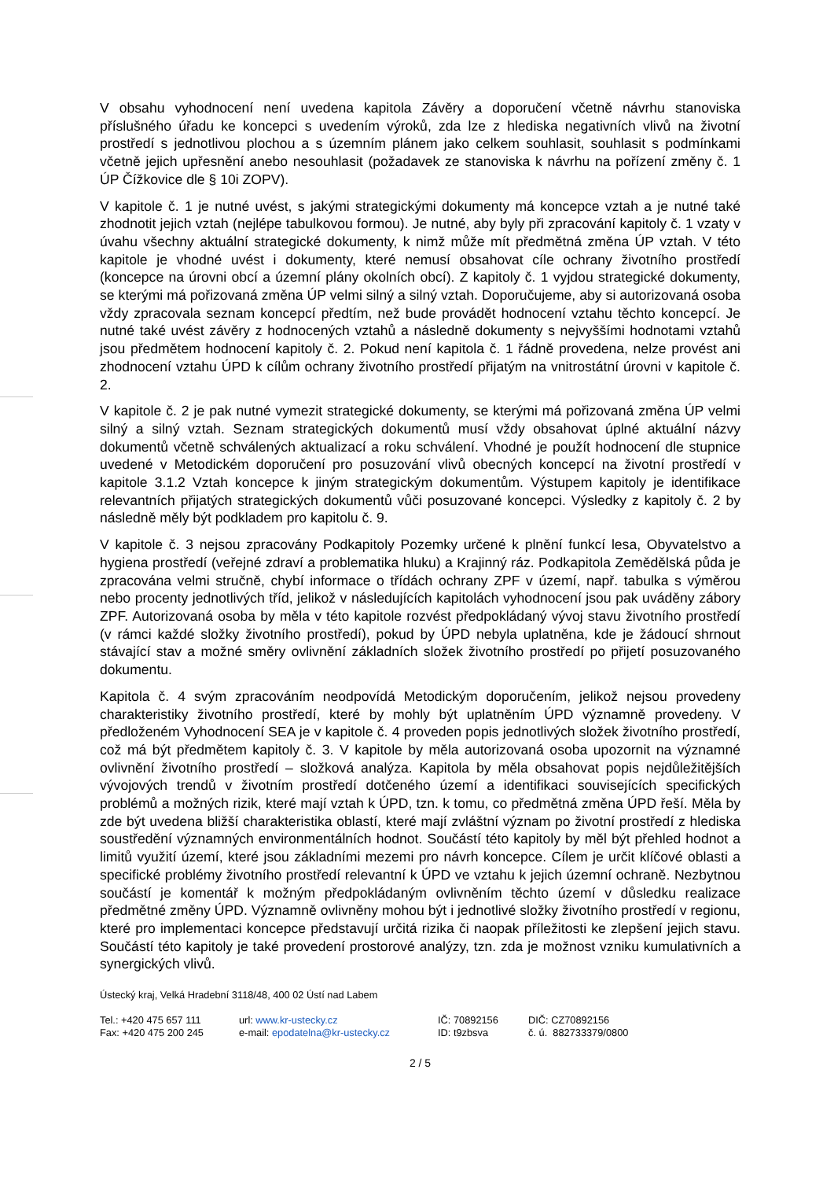V obsahu vyhodnocení není uvedena kapitola Závěry a doporučení včetně návrhu stanoviska příslušného úřadu ke koncepci s uvedením výroků, zda lze z hlediska negativních vlivů na životní prostředí s jednotlivou plochou a s územním plánem jako celkem souhlasit, souhlasit s podmínkami včetně jejich upřesnění anebo nesouhlasit (požadavek ze stanoviska k návrhu na pořízení změny č. 1 ÚP Čížkovice dle § 10i ZOPV).
V kapitole č. 1 je nutné uvést, s jakými strategickými dokumenty má koncepce vztah a je nutné také zhodnotit jejich vztah (nejlépe tabulkovou formou). Je nutné, aby byly při zpracování kapitoly č. 1 vzaty v úvahu všechny aktuální strategické dokumenty, k nimž může mít předmětná změna ÚP vztah. V této kapitole je vhodné uvést i dokumenty, které nemusí obsahovat cíle ochrany životního prostředí (koncepce na úrovni obcí a územní plány okolních obcí). Z kapitoly č. 1 vyjdou strategické dokumenty, se kterými má pořizovaná změna ÚP velmi silný a silný vztah. Doporučujeme, aby si autorizovaná osoba vždy zpracovala seznam koncepcí předtím, než bude provádět hodnocení vztahu těchto koncepcí. Je nutné také uvést závěry z hodnocených vztahů a následně dokumenty s nejvyššími hodnotami vztahů jsou předmětem hodnocení kapitoly č. 2. Pokud není kapitola č. 1 řádně provedena, nelze provést ani zhodnocení vztahu ÚPD k cílům ochrany životního prostředí přijatým na vnitrostátní úrovni v kapitole č. 2.
V kapitole č. 2 je pak nutné vymezit strategické dokumenty, se kterými má pořizovaná změna ÚP velmi silný a silný vztah. Seznam strategických dokumentů musí vždy obsahovat úplné aktuální názvy dokumentů včetně schválených aktualizací a roku schválení. Vhodné je použít hodnocení dle stupnice uvedené v Metodickém doporučení pro posuzování vlivů obecných koncepcí na životní prostředí v kapitole 3.1.2 Vztah koncepce k jiným strategickým dokumentům. Výstupem kapitoly je identifikace relevantních přijatých strategických dokumentů vůči posuzované koncepci. Výsledky z kapitoly č. 2 by následně měly být podkladem pro kapitolu č. 9.
V kapitole č. 3 nejsou zpracovány Podkapitoly Pozemky určené k plnění funkcí lesa, Obyvatelstvo a hygiena prostředí (veřejné zdraví a problematika hluku) a Krajinný ráz. Podkapitola Zemědělská půda je zpracována velmi stručně, chybí informace o třídách ochrany ZPF v území, např. tabulka s výměrou nebo procenty jednotlivých tříd, jelikož v následujících kapitolách vyhodnocení jsou pak uváděny zábory ZPF. Autorizovaná osoba by měla v této kapitole rozvést předpokládaný vývoj stavu životního prostředí (v rámci každé složky životního prostředí), pokud by ÚPD nebyla uplatněna, kde je žádoucí shrnout stávající stav a možné směry ovlivnění základních složek životního prostředí po přijetí posuzovaného dokumentu.
Kapitola č. 4 svým zpracováním neodpovídá Metodickým doporučením, jelikož nejsou provedeny charakteristiky životního prostředí, které by mohly být uplatněním ÚPD významně provedeny. V předloženém Vyhodnocení SEA je v kapitole č. 4 proveden popis jednotlivých složek životního prostředí, což má být předmětem kapitoly č. 3. V kapitole by měla autorizovaná osoba upozornit na významné ovlivnění životního prostředí – složková analýza. Kapitola by měla obsahovat popis nejdůležitějších vývojových trendů v životním prostředí dotčeného území a identifikaci souvisejících specifických problémů a možných rizik, které mají vztah k ÚPD, tzn. k tomu, co předmětná změna ÚPD řeší. Měla by zde být uvedena bližší charakteristika oblastí, které mají zvláštní význam po životní prostředí z hlediska soustředění významných environmentálních hodnot. Součástí této kapitoly by měl být přehled hodnot a limitů využití území, které jsou základními mezemi pro návrh koncepce. Cílem je určit klíčové oblasti a specifické problémy životního prostředí relevantní k ÚPD ve vztahu k jejich územní ochraně. Nezbytnou součástí je komentář k možným předpokládaným ovlivněním těchto území v důsledku realizace předmětné změny ÚPD. Významně ovlivněny mohou být i jednotlivé složky životního prostředí v regionu, které pro implementaci koncepce představují určitá rizika či naopak příležitosti ke zlepšení jejich stavu. Součástí této kapitoly je také provedení prostorové analýzy, tzn. zda je možnost vzniku kumulativních a synergických vlivů.
Ústecký kraj, Velká Hradební 3118/48, 400 02 Ústí nad Labem
Tel.: +420 475 657 111
Fax: +420 475 200 245
url: www.kr-ustecky.cz
e-mail: epodatelna@kr-ustecky.cz
IČ: 70892156
ID: t9zbsva
DIČ: CZ70892156
č. ú. 882733379/0800
2 / 5